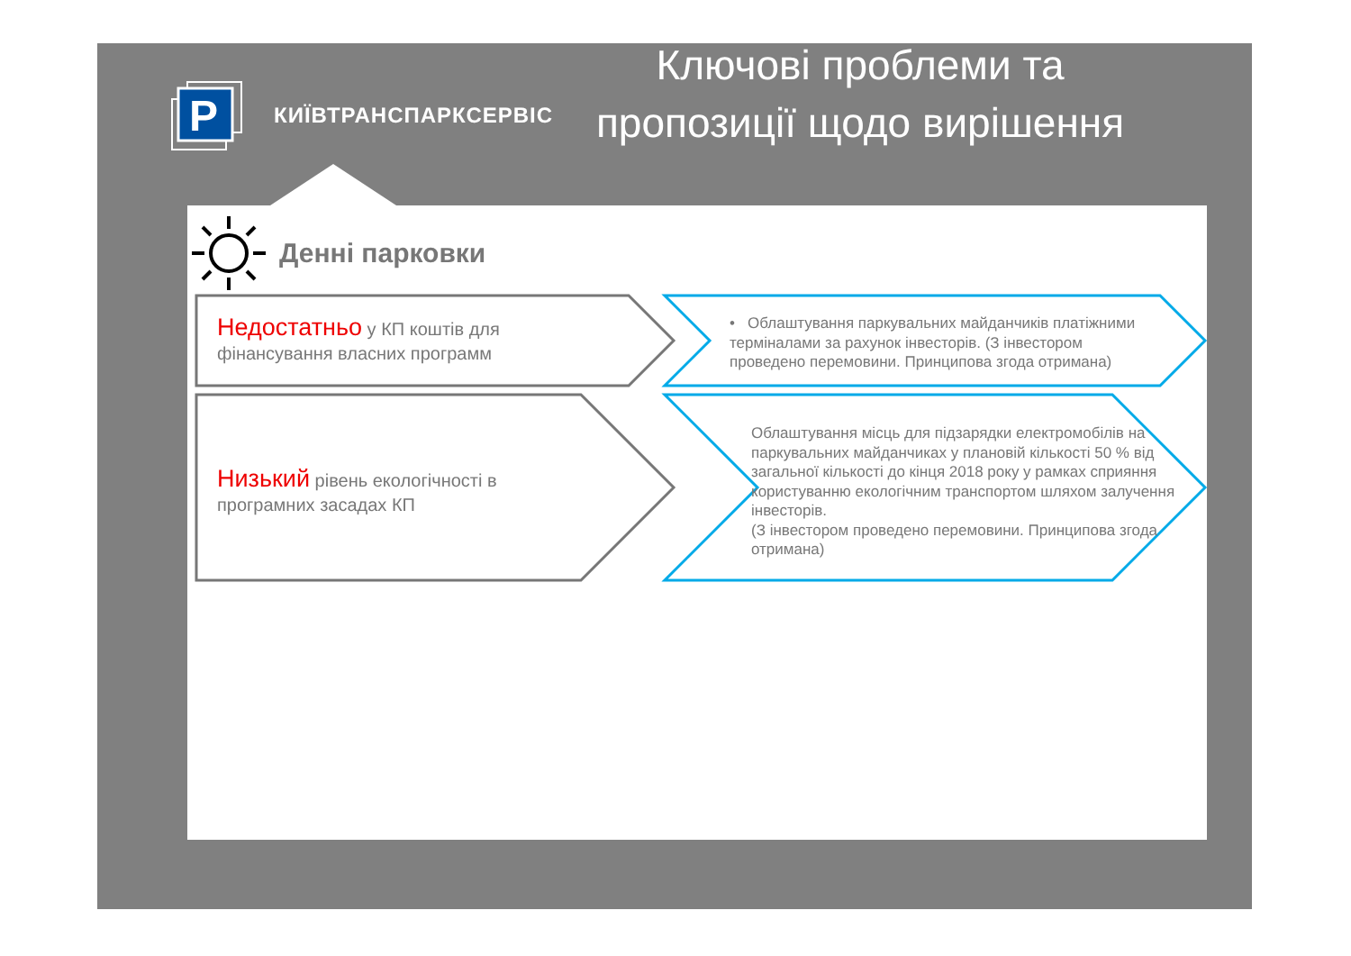P
КИЇВТРАНСПАРКСЕРВІС
Ключові проблеми та пропозиції щодо вирішення
Денні парковки
Недостатньо у КП коштів для фінансування власних программ
Низький рівень екологічності в програмних засадах КП
• Облаштування паркувальних майданчиків платіжними терміналами за рахунок інвесторів. (З інвестором проведено перемовини. Принципова згода отримана)
Облаштування місць для підзарядки електромобілів на паркувальних майданчиках у плановій кількості 50 % від загальної кількості до кінця 2018 року у рамках сприяння користуванню екологічним транспортом шляхом залучення інвесторів.
(З інвестором проведено перемовини. Принципова згода отримана)